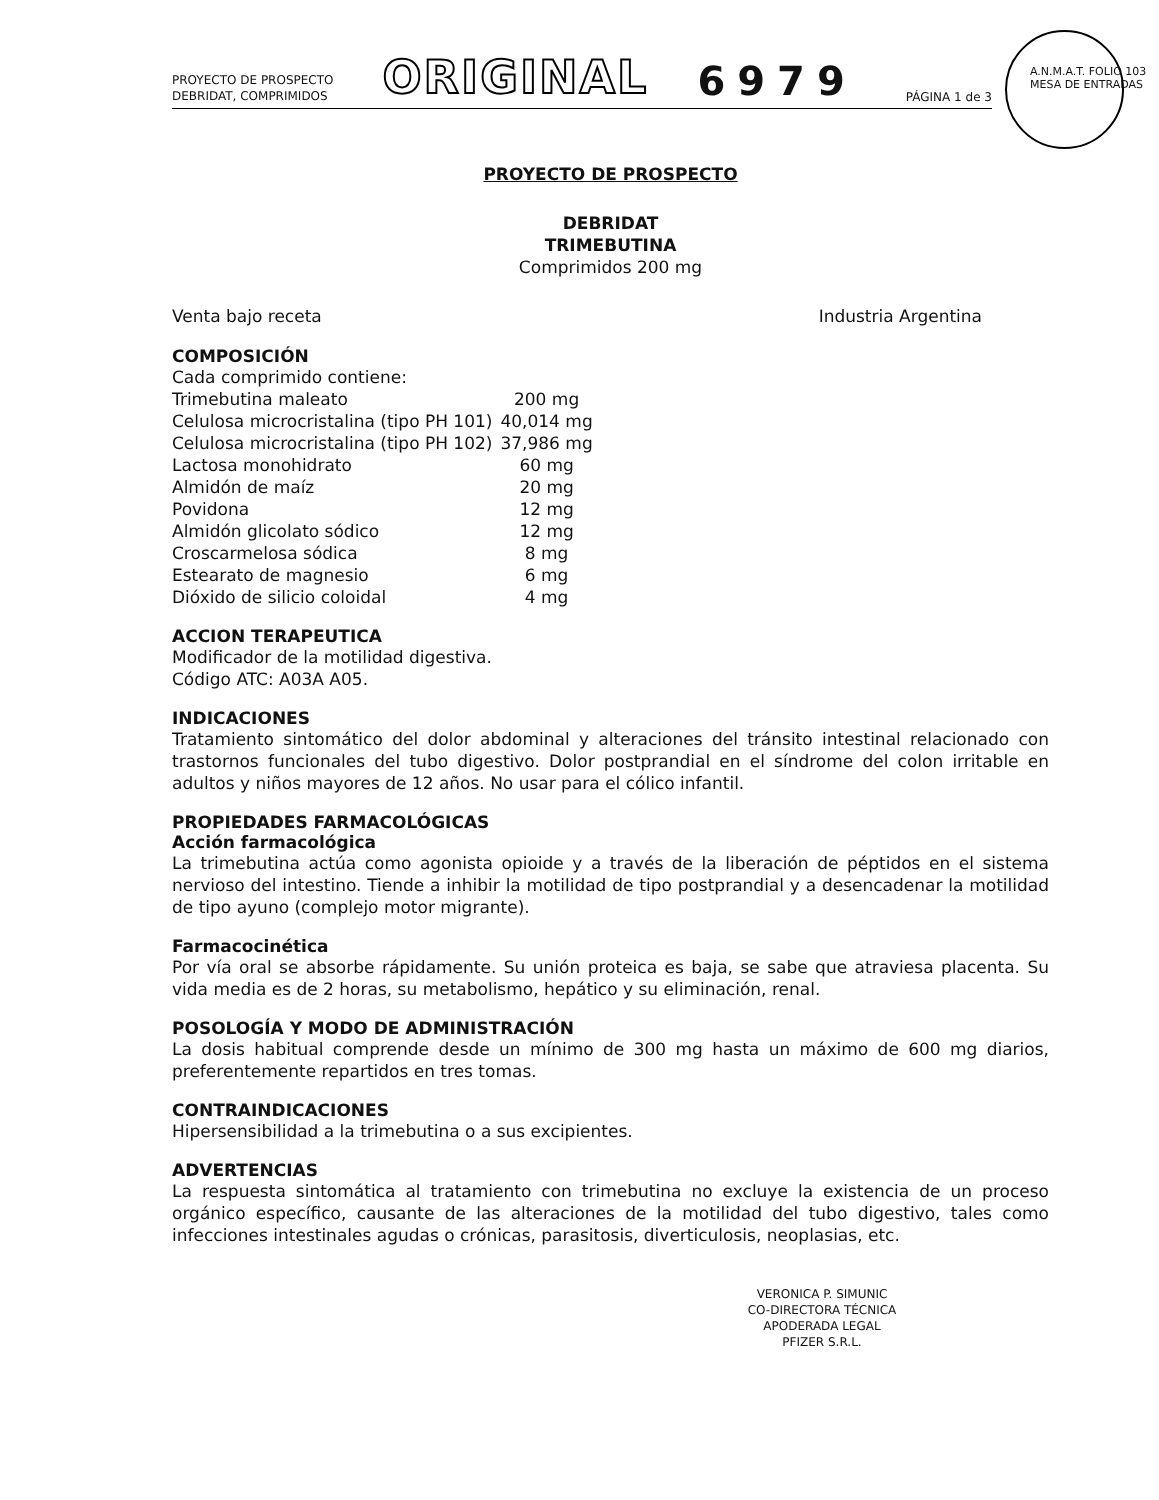A.N.M.A.T. FOLIO 103 MESA DE ENTRADAS
PROYECTO DE PROSPECTO
DEBRIDAT, COMPRIMIDOS
ORIGINAL
6979
PÁGINA 1 de 3
PROYECTO DE PROSPECTO
DEBRIDAT
TRIMEBUTINA
Comprimidos 200 mg
Venta bajo receta Industria Argentina
COMPOSICIÓN
Cada comprimido contiene:
| Trimebutina maleato | 200 mg |
| Celulosa microcristalina (tipo PH 101) | 40,014 mg |
| Celulosa microcristalina (tipo PH 102) | 37,986 mg |
| Lactosa monohidrato | 60 mg |
| Almidón de maíz | 20 mg |
| Povidona | 12 mg |
| Almidón glicolato sódico | 12 mg |
| Croscarmelosa sódica | 8 mg |
| Estearato de magnesio | 6 mg |
| Dióxido de silicio coloidal | 4 mg |
ACCION TERAPEUTICA
Modificador de la motilidad digestiva.
Código ATC: A03A A05.
INDICACIONES
Tratamiento sintomático del dolor abdominal y alteraciones del tránsito intestinal relacionado con trastornos funcionales del tubo digestivo. Dolor postprandial en el síndrome del colon irritable en adultos y niños mayores de 12 años. No usar para el cólico infantil.
PROPIEDADES FARMACOLÓGICAS
Acción farmacológica
La trimebutina actúa como agonista opioide y a través de la liberación de péptidos en el sistema nervioso del intestino. Tiende a inhibir la motilidad de tipo postprandial y a desencadenar la motilidad de tipo ayuno (complejo motor migrante).
Farmacocinética
Por vía oral se absorbe rápidamente. Su unión proteica es baja, se sabe que atraviesa placenta. Su vida media es de 2 horas, su metabolismo, hepático y su eliminación, renal.
POSOLOGÍA Y MODO DE ADMINISTRACIÓN
La dosis habitual comprende desde un mínimo de 300 mg hasta un máximo de 600 mg diarios, preferentemente repartidos en tres tomas.
CONTRAINDICACIONES
Hipersensibilidad a la trimebutina o a sus excipientes.
ADVERTENCIAS
La respuesta sintomática al tratamiento con trimebutina no excluye la existencia de un proceso orgánico específico, causante de las alteraciones de la motilidad del tubo digestivo, tales como infecciones intestinales agudas o crónicas, parasitosis, diverticulosis, neoplasias, etc.
VERONICA P. SIMUNIC
CO-DIRECTORA TÉCNICA
APODERADA LEGAL
PFIZER S.R.L.